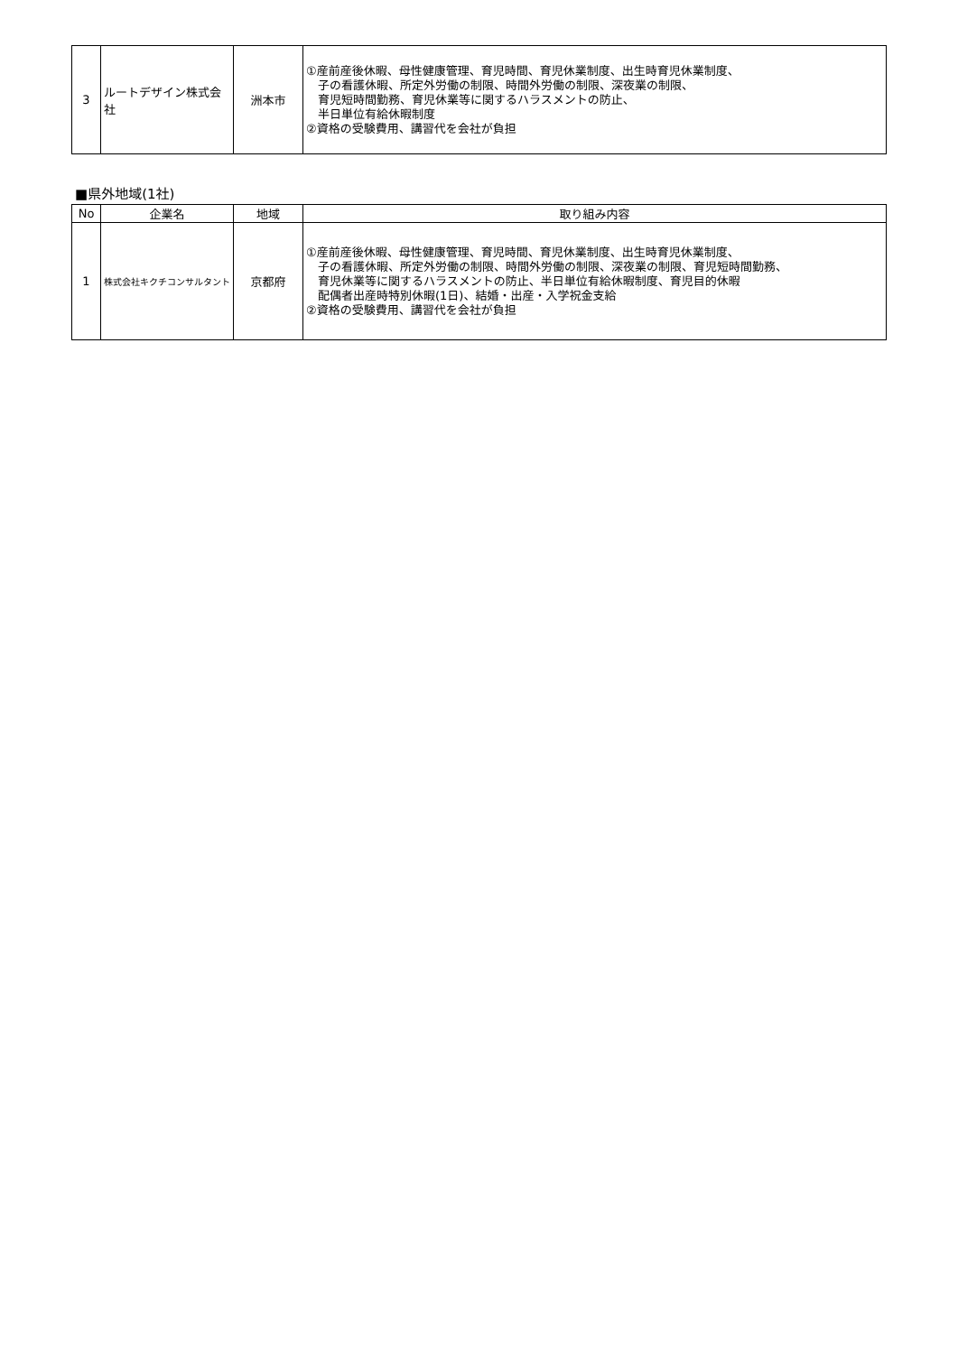| 3 | ルートデザイン株式会社 | 洲本市 | ①産前産後休暇、母性健康管理、育児時間、育児休業制度、出生時育児休業制度、 子の看護休暇、所定外労働の制限、時間外労働の制限、深夜業の制限、 育児短時間勤務、育児休業等に関するハラスメントの防止、 半日単位有給休暇制度 ②資格の受験費用、講習代を会社が負担 |
■県外地域(1社)
| No | 企業名 | 地域 | 取り組み内容 |
| --- | --- | --- | --- |
| 1 | 株式会社キクチコンサルタント | 京都府 | ①産前産後休暇、母性健康管理、育児時間、育児休業制度、出生時育児休業制度、 子の看護休暇、所定外労働の制限、時間外労働の制限、深夜業の制限、育児短時間勤務、 育児休業等に関するハラスメントの防止、半日単位有給休暇制度、育児目的休暇 配偶者出産時特別休暇(1日)、結婚・出産・入学祝金支給 ②資格の受験費用、講習代を会社が負担 |